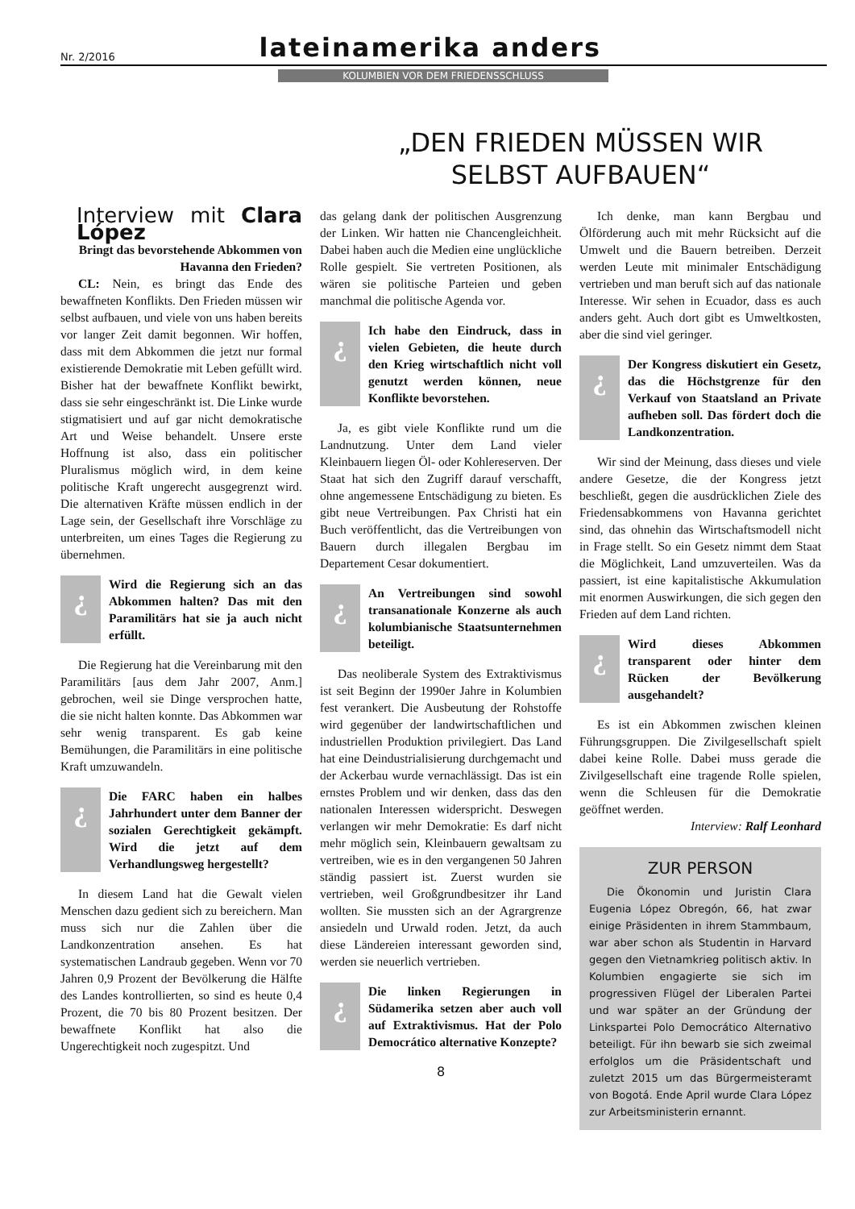Nr. 2/2016 lateinamerika anders
KOLUMBIEN VOR DEM FRIEDENSSCHLUSS
„DEN FRIEDEN MÜSSEN WIR
SELBST AUFBAUEN“
Interview mit Clara López
Bringt das bevorstehende Abkommen von Havanna den Frieden?
CL: Nein, es bringt das Ende des bewaffneten Konflikts. Den Frieden müssen wir selbst aufbauen, und viele von uns haben bereits vor langer Zeit damit begonnen. Wir hoffen, dass mit dem Abkommen die jetzt nur formal existierende Demokratie mit Leben gefüllt wird. Bisher hat der bewaffnete Konflikt bewirkt, dass sie sehr eingeschränkt ist. Die Linke wurde stigmatisiert und auf gar nicht demokratische Art und Weise behandelt. Unsere erste Hoffnung ist also, dass ein politischer Pluralismus möglich wird, in dem keine politische Kraft ungerecht ausgegrenzt wird. Die alternativen Kräfte müssen endlich in der Lage sein, der Gesellschaft ihre Vorschläge zu unterbreiten, um eines Tages die Regierung zu übernehmen.
¿
Wird die Regierung sich an das Abkommen halten? Das mit den Paramilitärs hat sie ja auch nicht erfüllt.
Die Regierung hat die Vereinbarung mit den Paramilitärs [aus dem Jahr 2007, Anm.] gebrochen, weil sie Dinge versprochen hatte, die sie nicht halten konnte. Das Abkommen war sehr wenig transparent. Es gab keine Bemühungen, die Paramilitärs in eine politische Kraft umzuwandeln.
¿
Die FARC haben ein halbes Jahrhundert unter dem Banner der sozialen Gerechtigkeit gekämpft. Wird die jetzt auf dem Verhandlungsweg hergestellt?
In diesem Land hat die Gewalt vielen Menschen dazu gedient sich zu bereichern. Man muss sich nur die Zahlen über die Landkonzentration ansehen. Es hat systematischen Landraub gegeben. Wenn vor 70 Jahren 0,9 Prozent der Bevölkerung die Hälfte des Landes kontrollierten, so sind es heute 0,4 Prozent, die 70 bis 80 Prozent besitzen. Der bewaffnete Konflikt hat also die Ungerechtigkeit noch zugespitzt. Und
das gelang dank der politischen Ausgrenzung der Linken. Wir hatten nie Chancengleichheit. Dabei haben auch die Medien eine unglückliche Rolle gespielt. Sie vertreten Positionen, als wären sie politische Parteien und geben manchmal die politische Agenda vor.
¿
Ich habe den Eindruck, dass in vielen Gebieten, die heute durch den Krieg wirtschaftlich nicht voll genutzt werden können, neue Konflikte bevorstehen.
Ja, es gibt viele Konflikte rund um die Landnutzung. Unter dem Land vieler Kleinbauern liegen Öl- oder Kohlereserven. Der Staat hat sich den Zugriff darauf verschafft, ohne angemessene Entschädigung zu bieten. Es gibt neue Vertreibungen. Pax Christi hat ein Buch veröffentlicht, das die Vertreibungen von Bauern durch illegalen Bergbau im Departement Cesar dokumentiert.
¿
An Vertreibungen sind sowohl transanationale Konzerne als auch kolumbianische Staatsunternehmen beteiligt.
Das neoliberale System des Extraktivismus ist seit Beginn der 1990er Jahre in Kolumbien fest verankert. Die Ausbeutung der Rohstoffe wird gegenüber der landwirtschaftlichen und industriellen Produktion privilegiert. Das Land hat eine Deindustrialisierung durchgemacht und der Ackerbau wurde vernachlässigt. Das ist ein ernstes Problem und wir denken, dass das den nationalen Interessen widerspricht. Deswegen verlangen wir mehr Demokratie: Es darf nicht mehr möglich sein, Kleinbauern gewaltsam zu vertreiben, wie es in den vergangenen 50 Jahren ständig passiert ist. Zuerst wurden sie vertrieben, weil Großgrundbesitzer ihr Land wollten. Sie mussten sich an der Agrargrenze ansiedeln und Urwald roden. Jetzt, da auch diese Ländereien interessant geworden sind, werden sie neuerlich vertrieben.
¿
Die linken Regierungen in Südamerika setzen aber auch voll auf Extraktivismus. Hat der Polo Democrático alternative Konzepte?
8
Ich denke, man kann Bergbau und Ölförderung auch mit mehr Rücksicht auf die Umwelt und die Bauern betreiben. Derzeit werden Leute mit minimaler Entschädigung vertrieben und man beruft sich auf das nationale Interesse. Wir sehen in Ecuador, dass es auch anders geht. Auch dort gibt es Umweltkosten, aber die sind viel geringer.
¿
Der Kongress diskutiert ein Gesetz, das die Höchstgrenze für den Verkauf von Staatsland an Private aufheben soll. Das fördert doch die Landkonzentration.
Wir sind der Meinung, dass dieses und viele andere Gesetze, die der Kongress jetzt beschließt, gegen die ausdrücklichen Ziele des Friedensabkommens von Havanna gerichtet sind, das ohnehin das Wirtschaftsmodell nicht in Frage stellt. So ein Gesetz nimmt dem Staat die Möglichkeit, Land umzuverteilen. Was da passiert, ist eine kapitalistische Akkumulation mit enormen Auswirkungen, die sich gegen den Frieden auf dem Land richten.
¿
Wird dieses Abkommen transparent oder hinter dem Rücken der Bevölkerung ausgehandelt?
Es ist ein Abkommen zwischen kleinen Führungsgruppen. Die Zivilgesellschaft spielt dabei keine Rolle. Dabei muss gerade die Zivilgesellschaft eine tragende Rolle spielen, wenn die Schleusen für die Demokratie geöffnet werden.
Interview: Ralf Leonhard
ZUR PERSON
Die Ökonomin und Juristin Clara Eugenia López Obregón, 66, hat zwar einige Präsidenten in ihrem Stammbaum, war aber schon als Studentin in Harvard gegen den Vietnamkrieg politisch aktiv. In Kolumbien engagierte sie sich im progressiven Flügel der Liberalen Partei und war später an der Gründung der Linkspartei Polo Democrático Alternativo beteiligt. Für ihn bewarb sie sich zweimal erfolglos um die Präsidentschaft und zuletzt 2015 um das Bürgermeisteramt von Bogotá. Ende April wurde Clara López zur Arbeitsministerin ernannt.